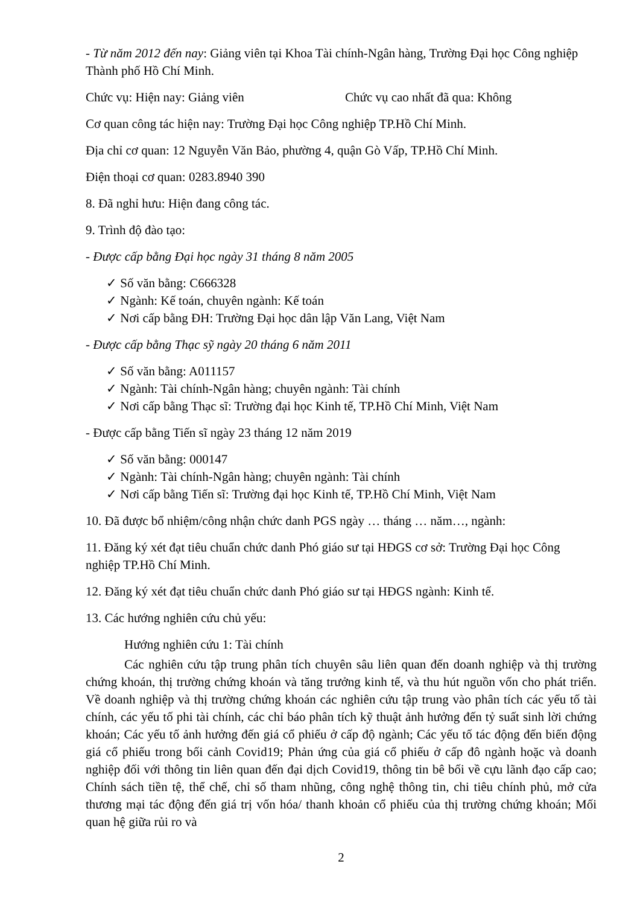- Từ năm 2012 đến nay: Giảng viên tại Khoa Tài chính-Ngân hàng, Trường Đại học Công nghiệp Thành phố Hồ Chí Minh.
Chức vụ: Hiện nay: Giảng viên Chức vụ cao nhất đã qua: Không
Cơ quan công tác hiện nay: Trường Đại học Công nghiệp TP.Hồ Chí Minh.
Địa chỉ cơ quan: 12 Nguyễn Văn Bảo, phường 4, quận Gò Vấp, TP.Hồ Chí Minh.
Điện thoại cơ quan: 0283.8940 390
8. Đã nghỉ hưu: Hiện đang công tác.
9. Trình độ đào tạo:
- Được cấp bằng Đại học ngày 31 tháng 8 năm 2005
✓ Số văn bằng: C666328
✓ Ngành: Kế toán, chuyên ngành: Kế toán
✓ Nơi cấp bằng ĐH: Trường Đại học dân lập Văn Lang, Việt Nam
- Được cấp bằng Thạc sỹ ngày 20 tháng 6 năm 2011
✓ Số văn bằng: A011157
✓ Ngành: Tài chính-Ngân hàng; chuyên ngành: Tài chính
✓ Nơi cấp bằng Thạc sĩ: Trường đại học Kinh tế, TP.Hồ Chí Minh, Việt Nam
- Được cấp bằng Tiến sĩ ngày 23 tháng 12 năm 2019
✓ Số văn bằng: 000147
✓ Ngành: Tài chính-Ngân hàng; chuyên ngành: Tài chính
✓ Nơi cấp bằng Tiến sĩ: Trường đại học Kinh tế, TP.Hồ Chí Minh, Việt Nam
10. Đã được bổ nhiệm/công nhận chức danh PGS ngày … tháng … năm…, ngành:
11. Đăng ký xét đạt tiêu chuẩn chức danh Phó giáo sư tại HĐGS cơ sở: Trường Đại học Công nghiệp TP.Hồ Chí Minh.
12. Đăng ký xét đạt tiêu chuẩn chức danh Phó giáo sư tại HĐGS ngành: Kinh tế.
13. Các hướng nghiên cứu chủ yếu:
Hướng nghiên cứu 1: Tài chính
Các nghiên cứu tập trung phân tích chuyên sâu liên quan đến doanh nghiệp và thị trường chứng khoán, thị trường chứng khoán và tăng trưởng kinh tế, và thu hút nguồn vốn cho phát triển. Về doanh nghiệp và thị trường chứng khoán các nghiên cứu tập trung vào phân tích các yếu tố tài chính, các yếu tố phi tài chính, các chỉ báo phân tích kỹ thuật ảnh hưởng đến tỷ suất sinh lời chứng khoán; Các yếu tố ảnh hưởng đến giá cổ phiếu ở cấp độ ngành; Các yếu tố tác động đến biến động giá cổ phiếu trong bối cảnh Covid19; Phản ứng của giá cổ phiếu ở cấp đô ngành hoặc và doanh nghiệp đối với thông tin liên quan đến đại dịch Covid19, thông tin bê bối về cựu lãnh đạo cấp cao; Chính sách tiền tệ, thể chế, chỉ số tham nhũng, công nghệ thông tin, chi tiêu chính phủ, mở cửa thương mại tác động đến giá trị vốn hóa/ thanh khoản cổ phiếu của thị trường chứng khoán; Mối quan hệ giữa rủi ro và
2